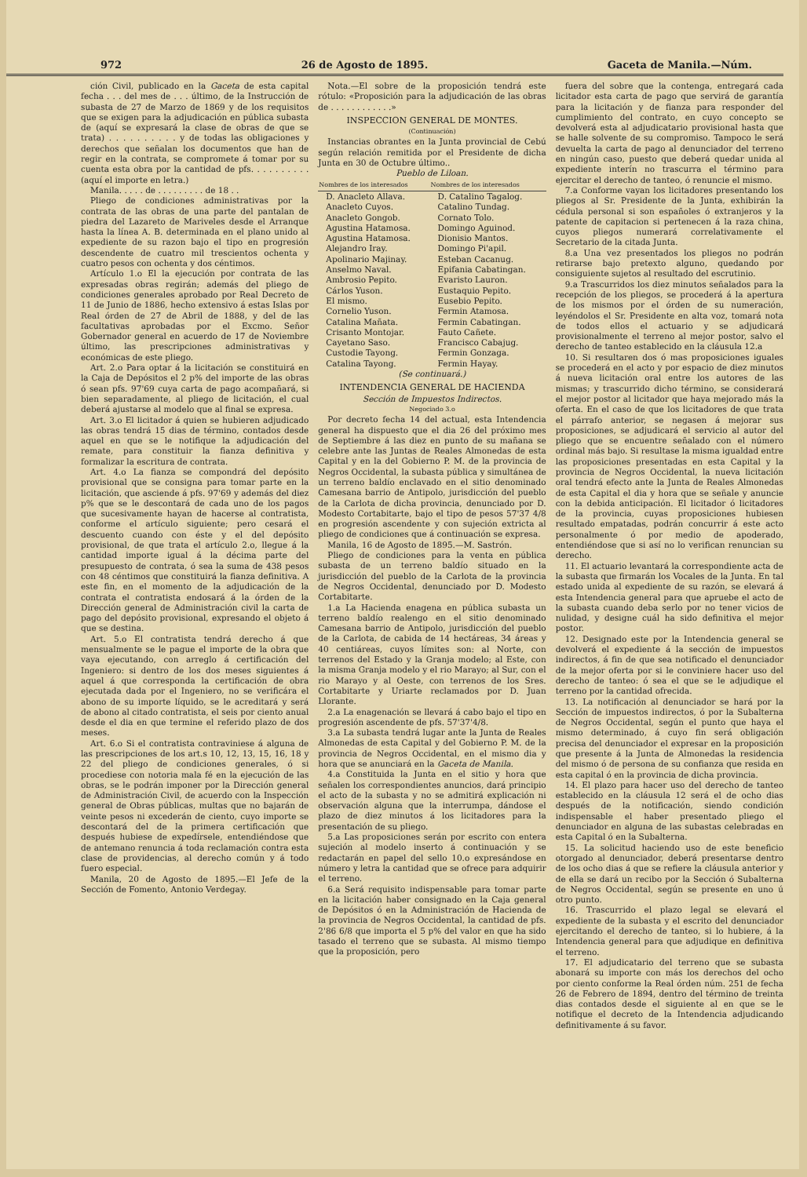972 26 de Agosto de 1895. Gaceta de Manila.—Núm.
ción Civil, publicado en la Gaceta de esta capital fecha . . . del mes de . . . último, de la Instrucción de subasta de 27 de Marzo de 1869 y de los requisitos que se exigen para la adjudicación en pública subasta de (aquí se expresará la clase de obras de que se trata) . . . . . . . . . . y de todas las obligaciones y derechos que señalan los documentos que han de regir en la contrata, se compromete á tomar por su cuenta esta obra por la cantidad de pfs. . . . . . . . . . (aquí el importe en letra.)
Manila. . . . . de . . . . . . . . . de 18 . .
Pliego de condiciones administrativas por la contrata de las obras de una parte del pantalan de piedra del Lazareto de Mariveles desde el Arranque hasta la línea A. B. determinada en el plano unido al expediente de su razon bajo el tipo en progresión descendente de cuatro mil trescientos ochenta y cuatro pesos con ochenta y dos céntimos.
Artículo 1.o El la ejecución por contrata de las expresadas obras regirán; además del pliego de condiciones generales aprobado por Real Decreto de 11 de Junio de 1886, hecho extensivo á estas Islas por Real órden de 27 de Abril de 1888, y del de las facultativas aprobadas por el Excmo. Señor Gobernador general en acuerdo de 17 de Noviembre último, las prescripciones administrativas y económicas de este pliego.
Art. 2.o Para optar á la licitación se constituirá en la Caja de Depósitos el 2 p% del importe de las obras ó sean pfs. 97'69 cuya carta de pago acompañará, si bien separadamente, al pliego de licitación, el cual deberá ajustarse al modelo que al final se expresa.
Art. 3.o El licitador á quien se hubieren adjudicado las obras tendrá 15 dias de término, contados desde aquel en que se le notifique la adjudicación del remate, para constituir la fianza definitiva y formalizar la escritura de contrata.
Art. 4.o La fianza se compondrá del depósito provisional que se consigna para tomar parte en la licitación, que asciende á pfs. 97'69 y además del diez p% que se le descontará de cada uno de los pagos que sucesivamente hayan de hacerse al contratista, conforme el artículo siguiente; pero cesará el descuento cuando con éste y el del depósito provisional, de que trata el artículo 2.o, llegue á la cantidad importe igual á la décima parte del presupuesto de contrata, ó sea la suma de 438 pesos con 48 céntimos que constituirá la fianza definitiva. A este fin, en el momento de la adjudicación de la contrata el contratista endosará á la órden de la Dirección general de Administración civil la carta de pago del depósito provisional, expresando el objeto á que se destina.
Art. 5.o El contratista tendrá derecho á que mensualmente se le pague el importe de la obra que vaya ejecutando, con arreglo á certificación del Ingeniero: si dentro de los dos meses siguientes á aquel á que corresponda la certificación de obra ejecutada dada por el Ingeniero, no se verificára el abono de su importe líquido, se le acreditará y será de abono al citado contratista, el seis por ciento anual desde el dia en que termine el referido plazo de dos meses.
Art. 6.o Si el contratista contraviniese á alguna de las prescripciones de los art.s 10, 12, 13, 15, 16, 18 y 22 del pliego de condiciones generales, ó si procediese con notoria mala fé en la ejecución de las obras, se le podrán imponer por la Dirección general de Administración Civil, de acuerdo con la Inspección general de Obras públicas, multas que no bajarán de veinte pesos ni excederán de ciento, cuyo importe se descontará del de la primera certificación que después hubiese de expedírsele, entendiéndose que de antemano renuncia á toda reclamación contra esta clase de providencias, al derecho común y á todo fuero especial.
Manila, 20 de Agosto de 1895.—El Jefe de la Sección de Fomento, Antonio Verdegay.
Nota.—El sobre de la proposición tendrá este rótulo: «Proposición para la adjudicación de las obras de . . . . . . . . . . . .»
INSPECCION GENERAL DE MONTES.
(Continuación)
Instancias obrantes en la Junta provincial de Cebú según relación remitida por el Presidente de dicha Junta en 30 de Octubre último..
Pueblo de Liloan.
| Nombres de los interesados | Nombres de los interesados |
| --- | --- |
| D. Anacleto Allava. Anacleto Cuyos. Anacleto Gongob. Agustina Hatamosa. Agustina Hatamosa. Alejandro Iray. Apolinario Majinay. Anselmo Naval. Ambrosio Pepito. Cárlos Yuson. El mismo. Cornelio Yuson. Catalina Mañata. Crisanto Montojar. Cayetano Saso. Custodie Tayong. Catalina Tayong. | D. Catalino Tagalog. Catalino Tundag. Cornato Tolo. Domingo Aguinod. Dionisio Mantos. Domingo Pi'apil. Esteban Cacanug. Epifania Cabatingan. Evaristo Lauron. Eustaquio Pepito. Eusebio Pepito. Fermin Atamosa. Fermin Cabatingan. Fauto Cañete. Francisco Cabajug. Fermin Gonzaga. Fermin Hayay. |
(Se continuará.)
INTENDENCIA GENERAL DE HACIENDA
Sección de Impuestos Indirectos.
Negociado 3.o
Por decreto fecha 14 del actual, esta Intendencia general ha dispuesto que el dia 26 del próximo mes de Septiembre á las diez en punto de su mañana se celebre ante las Juntas de Reales Almonedas de esta Capital y en la del Gobierno P. M. de la provincia de Negros Occidental, la subasta pública y simultánea de un terreno baldío enclavado en el sitio denominado Camesana barrio de Antipolo, jurisdicción del pueblo de la Carlota de dicha provincia, denunciado por D. Modesto Cortabitarte, bajo el tipo de pesos 57'37 4/8 en progresión ascendente y con sujeción extricta al pliego de condiciones que á continuación se expresa.
Manila, 16 de Agosto de 1895.—M. Sastrón.
Pliego de condiciones para la venta en pública subasta de un terreno baldío situado en la jurisdicción del pueblo de la Carlota de la provincia de Negros Occidental, denunciado por D. Modesto Cortabitarte.
1.a La Hacienda enagena en pública subasta un terreno baldío realengo en el sitio denominado Camesana barrio de Antipolo, jurisdicción del pueblo de la Carlota, de cabida de 14 hectáreas, 34 áreas y 40 centiáreas, cuyos límites son: al Norte, con terrenos del Estado y la Granja modelo; al Este, con la misma Granja modelo y el rio Marayo; al Sur, con el rio Marayo y al Oeste, con terrenos de los Sres. Cortabitarte y Uriarte reclamados por D. Juan Llorante.
2.a La enagenación se llevará á cabo bajo el tipo en progresión ascendente de pfs. 57'37'4/8.
3.a La subasta tendrá lugar ante la Junta de Reales Almonedas de esta Capital y del Gobierno P. M. de la provincia de Negros Occidental, en el mismo dia y hora que se anunciará en la Gaceta de Manila.
4.a Constituida la Junta en el sitio y hora que señalen los correspondientes anuncios, dará principio el acto de la subasta y no se admitirá explicación ni observación alguna que la interrumpa, dándose el plazo de diez minutos á los licitadores para la presentación de su pliego.
5.a Las proposiciones serán por escrito con entera sujeción al modelo inserto á continuación y se redactarán en papel del sello 10.o expresándose en número y letra la cantidad que se ofrece para adquirir el terreno.
6.a Será requisito indispensable para tomar parte en la licitación haber consignado en la Caja general de Depósitos ó en la Administración de Hacienda de la provincia de Negros Occidental, la cantidad de pfs. 2'86 6/8 que importa el 5 p% del valor en que ha sido tasado el terreno que se subasta. Al mismo tiempo que la proposición, pero
fuera del sobre que la contenga, entregará cada licitador esta carta de pago que servirá de garantía para la licitación y de fianza para responder del cumplimiento del contrato, en cuyo concepto se devolverá esta al adjudicatario provisional hasta que se halle solvente de su compromiso. Tampoco le será devuelta la carta de pago al denunciador del terreno en ningún caso, puesto que deberá quedar unida al expediente interín no trascurra el término para ejercitar el derecho de tanteo, ó renuncie el mismo.
7.a Conforme vayan los licitadores presentando los pliegos al Sr. Presidente de la Junta, exhibirán la cédula personal si son españoles ó extranjeros y la patente de capitacion si pertenecen á la raza china, cuyos pliegos numerará correlativamente el Secretario de la citada Junta.
8.a Una vez presentados los pliegos no podrán retirarse bajo pretexto alguno, quedando por consiguiente sujetos al resultado del escrutinio.
9.a Trascurridos los diez minutos señalados para la recepción de los pliegos, se procederá á la apertura de los mismos por el órden de su numeración, leyéndolos el Sr. Presidente en alta voz, tomará nota de todos ellos el actuario y se adjudicará provisionalmente el terreno al mejor postor, salvo el derecho de tanteo establecido en la cláusula 12.a
10. Si resultaren dos ó mas proposiciones iguales se procederá en el acto y por espacio de diez minutos á nueva licitación oral entre los autores de las mismas; y trascurrido dicho término, se considerará el mejor postor al licitador que haya mejorado más la oferta. En el caso de que los licitadores de que trata el párrafo anterior, se negasen á mejorar sus proposiciones, se adjudicará el servicio al autor del pliego que se encuentre señalado con el número ordinal más bajo. Si resultase la misma igualdad entre las proposiciones presentadas en esta Capital y la provincia de Negros Occidental, la nueva licitación oral tendrá efecto ante la Junta de Reales Almonedas de esta Capital el dia y hora que se señale y anuncie con la debida anticipación. El licitador ó licitadores de la provincia, cuyas proposiciones hubiesen resultado empatadas, podrán concurrir á este acto personalmente ó por medio de apoderado, entendiéndose que si así no lo verifican renuncian su derecho.
11. El actuario levantará la correspondiente acta de la subasta que firmarán los Vocales de la Junta. En tal estado unida al expediente de su razón, se elevará á esta Intendencia general para que apruebe el acto de la subasta cuando deba serlo por no tener vicios de nulidad, y designe cuál ha sido definitiva el mejor postor.
12. Designado este por la Intendencia general se devolverá el expediente á la sección de impuestos indirectos, á fin de que sea notificado el denunciador de la mejor oferta por si le conviniere hacer uso del derecho de tanteo: ó sea el que se le adjudique el terreno por la cantidad ofrecida.
13. La notificación al denunciador se hará por la Sección de impuestos indirectos, ó por la Subalterna de Negros Occidental, según el punto que haya el mismo determinado, á cuyo fin será obligación precisa del denunciador el expresar en la proposición que presente á la Junta de Almonedas la residencia del mismo ó de persona de su confianza que resida en esta capital ó en la provincia de dicha provincia.
14. El plazo para hacer uso del derecho de tanteo establecido en la cláusula 12 será el de ocho dias después de la notificación, siendo condición indispensable el haber presentado pliego el denunciador en alguna de las subastas celebradas en esta Capital ó en la Subalterna.
15. La solicitud haciendo uso de este beneficio otorgado al denunciador, deberá presentarse dentro de los ocho dias á que se refiere la cláusula anterior y de ella se dará un recibo por la Sección ó Subalterna de Negros Occidental, según se presente en uno ú otro punto.
16. Trascurrido el plazo legal se elevará el expediente de la subasta y el escrito del denunciador ejercitando el derecho de tanteo, si lo hubiere, á la Intendencia general para que adjudique en definitiva el terreno.
17. El adjudicatario del terreno que se subasta abonará su importe con más los derechos del ocho por ciento conforme la Real órden núm. 251 de fecha 26 de Febrero de 1894, dentro del término de treinta dias contados desde el siguiente al en que se le notifique el decreto de la Intendencia adjudicando definitivamente á su favor.